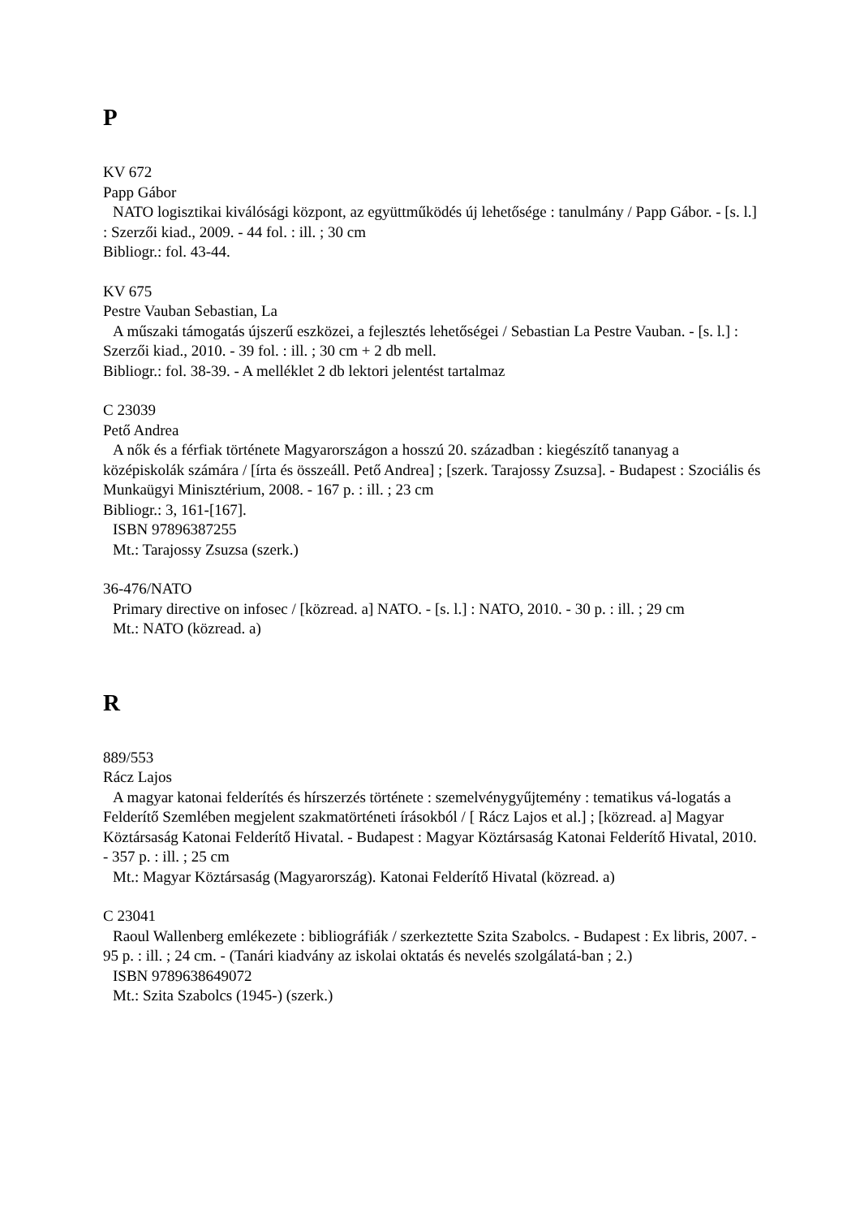P
KV 672
Papp Gábor
NATO logisztikai kiválósági központ, az együttműködés új lehetősége : tanulmány / Papp Gábor. - [s. l.] : Szerzői kiad., 2009. - 44 fol. : ill. ; 30 cm
Bibliogr.: fol. 43-44.
KV 675
Pestre Vauban Sebastian, La
A műszaki támogatás újszerű eszközei, a fejlesztés lehetőségei / Sebastian La Pestre Vauban. - [s. l.] : Szerzői kiad., 2010. - 39 fol. : ill. ; 30 cm + 2 db mell.
Bibliogr.: fol. 38-39. - A melléklet 2 db lektori jelentést tartalmaz
C 23039
Pető Andrea
A nők és a férfiak története Magyarországon a hosszú 20. században : kiegészítő tananyag a középiskolák számára / [írta és összeáll. Pető Andrea] ; [szerk. Tarajossy Zsuzsa]. - Budapest : Szociális és Munkaügyi Minisztérium, 2008. - 167 p. : ill. ; 23 cm
Bibliogr.: 3, 161-[167].
ISBN 97896387255
Mt.: Tarajossy Zsuzsa (szerk.)
36-476/NATO
Primary directive on infosec / [közread. a] NATO. - [s. l.] : NATO, 2010. - 30 p. : ill. ; 29 cm
Mt.: NATO (közread. a)
R
889/553
Rácz Lajos
A magyar katonai felderítés és hírszerzés története : szemelvénygyűjtemény : tematikus vá-logatás a Felderítő Szemlében megjelent szakmatörténeti írásokból / [ Rácz Lajos et al.] ; [közread. a] Magyar Köztársaság Katonai Felderítő Hivatal. - Budapest : Magyar Köztársaság Katonai Felderítő Hivatal, 2010. - 357 p. : ill. ; 25 cm
Mt.: Magyar Köztársaság (Magyarország). Katonai Felderítő Hivatal (közread. a)
C 23041
Raoul Wallenberg emlékezete : bibliográfiák / szerkeztette Szita Szabolcs. - Budapest : Ex libris, 2007. - 95 p. : ill. ; 24 cm. - (Tanári kiadvány az iskolai oktatás és nevelés szolgálatá-ban ; 2.)
ISBN 9789638649072
Mt.: Szita Szabolcs (1945-) (szerk.)